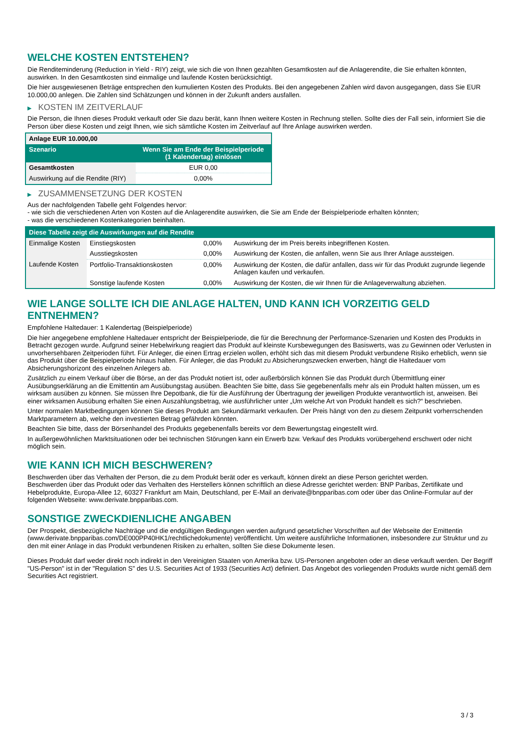WELCHE KOSTEN ENTSTEHEN?
Die Renditeminderung (Reduction in Yield - RIY) zeigt, wie sich die von Ihnen gezahlten Gesamtkosten auf die Anlagerendite, die Sie erhalten könnten, auswirken. In den Gesamtkosten sind einmalige und laufende Kosten berücksichtigt.
Die hier ausgewiesenen Beträge entsprechen den kumulierten Kosten des Produkts. Bei den angegebenen Zahlen wird davon ausgegangen, dass Sie EUR 10.000,00 anlegen. Die Zahlen sind Schätzungen und können in der Zukunft anders ausfallen.
▶ KOSTEN IM ZEITVERLAUF
Die Person, die Ihnen dieses Produkt verkauft oder Sie dazu berät, kann Ihnen weitere Kosten in Rechnung stellen. Sollte dies der Fall sein, informiert Sie die Person über diese Kosten und zeigt Ihnen, wie sich sämtliche Kosten im Zeitverlauf auf Ihre Anlage auswirken werden.
| Anlage EUR 10.000,00 | |
| --- | --- |
| Szenario | Wenn Sie am Ende der Beispielperiode (1 Kalendertag) einlösen |
| Gesamtkosten | EUR 0,00 |
| Auswirkung auf die Rendite (RIY) | 0,00% |
▶ ZUSAMMENSETZUNG DER KOSTEN
Aus der nachfolgenden Tabelle geht Folgendes hervor:
- wie sich die verschiedenen Arten von Kosten auf die Anlagerendite auswirken, die Sie am Ende der Beispielperiode erhalten könnten;
- was die verschiedenen Kostenkategorien beinhalten.
| Diese Tabelle zeigt die Auswirkungen auf die Rendite | | | |
| --- | --- | --- | --- |
| Einmalige Kosten | Einstiegskosten | 0,00% | Auswirkung der im Preis bereits inbegriffenen Kosten. |
| | Ausstiegskosten | 0,00% | Auswirkung der Kosten, die anfallen, wenn Sie aus Ihrer Anlage aussteigen. |
| Laufende Kosten | Portfolio-Transaktionskosten | 0,00% | Auswirkung der Kosten, die dafür anfallen, dass wir für das Produkt zugrunde liegende Anlagen kaufen und verkaufen. |
| | Sonstige laufende Kosten | 0,00% | Auswirkung der Kosten, die wir Ihnen für die Anlageverwaltung abziehen. |
WIE LANGE SOLLTE ICH DIE ANLAGE HALTEN, UND KANN ICH VORZEITIG GELD ENTNEHMEN?
Empfohlene Haltedauer: 1 Kalendertag (Beispielperiode)
Die hier angegebene empfohlene Haltedauer entspricht der Beispielperiode, die für die Berechnung der Performance-Szenarien und Kosten des Produkts in Betracht gezogen wurde. Aufgrund seiner Hebelwirkung reagiert das Produkt auf kleinste Kursbewegungen des Basiswerts, was zu Gewinnen oder Verlusten in unvorhersehbaren Zeitperioden führt. Für Anleger, die einen Ertrag erzielen wollen, erhöht sich das mit diesem Produkt verbundene Risiko erheblich, wenn sie das Produkt über die Beispielperiode hinaus halten. Für Anleger, die das Produkt zu Absicherungszwecken erwerben, hängt die Haltedauer vom Absicherungshorizont des einzelnen Anlegers ab.
Zusätzlich zu einem Verkauf über die Börse, an der das Produkt notiert ist, oder außerbörslich können Sie das Produkt durch Übermittlung einer Ausübungserklärung an die Emittentin am Ausübungstag ausüben. Beachten Sie bitte, dass Sie gegebenenfalls mehr als ein Produkt halten müssen, um es wirksam ausüben zu können. Sie müssen Ihre Depotbank, die für die Ausführung der Übertragung der jeweiligen Produkte verantwortlich ist, anweisen. Bei einer wirksamen Ausübung erhalten Sie einen Auszahlungsbetrag, wie ausführlicher unter „Um welche Art von Produkt handelt es sich?“ beschrieben.
Unter normalen Marktbedingungen können Sie dieses Produkt am Sekundärmarkt verkaufen. Der Preis hängt von den zu diesem Zeitpunkt vorherrschenden Marktparametern ab, welche den investierten Betrag gefährden könnten.
Beachten Sie bitte, dass der Börsenhandel des Produkts gegebenenfalls bereits vor dem Bewertungstag eingestellt wird.
In außergewöhnlichen Marktsituationen oder bei technischen Störungen kann ein Erwerb bzw. Verkauf des Produkts vorübergehend erschwert oder nicht möglich sein.
WIE KANN ICH MICH BESCHWEREN?
Beschwerden über das Verhalten der Person, die zu dem Produkt berät oder es verkauft, können direkt an diese Person gerichtet werden.
Beschwerden über das Produkt oder das Verhalten des Herstellers können schriftlich an diese Adresse gerichtet werden: BNP Paribas, Zertifikate und Hebelprodukte, Europa-Allee 12, 60327 Frankfurt am Main, Deutschland, per E-Mail an derivate@bnpparibas.com oder über das Online-Formular auf der folgenden Webseite: www.derivate.bnpparibas.com.
SONSTIGE ZWECKDIENLICHE ANGABEN
Der Prospekt, diesbezügliche Nachträge und die endgültigen Bedingungen werden aufgrund gesetzlicher Vorschriften auf der Webseite der Emittentin (www.derivate.bnpparibas.com/DE000PP40HK1/rechtlichedokumente) veröffentlicht. Um weitere ausführliche Informationen, insbesondere zur Struktur und zu den mit einer Anlage in das Produkt verbundenen Risiken zu erhalten, sollten Sie diese Dokumente lesen.
Dieses Produkt darf weder direkt noch indirekt in den Vereinigten Staaten von Amerika bzw. US-Personen angeboten oder an diese verkauft werden. Der Begriff "US-Person" ist in der "Regulation S" des U.S. Securities Act of 1933 (Securities Act) definiert. Das Angebot des vorliegenden Produkts wurde nicht gemäß dem Securities Act registriert.
3 / 3